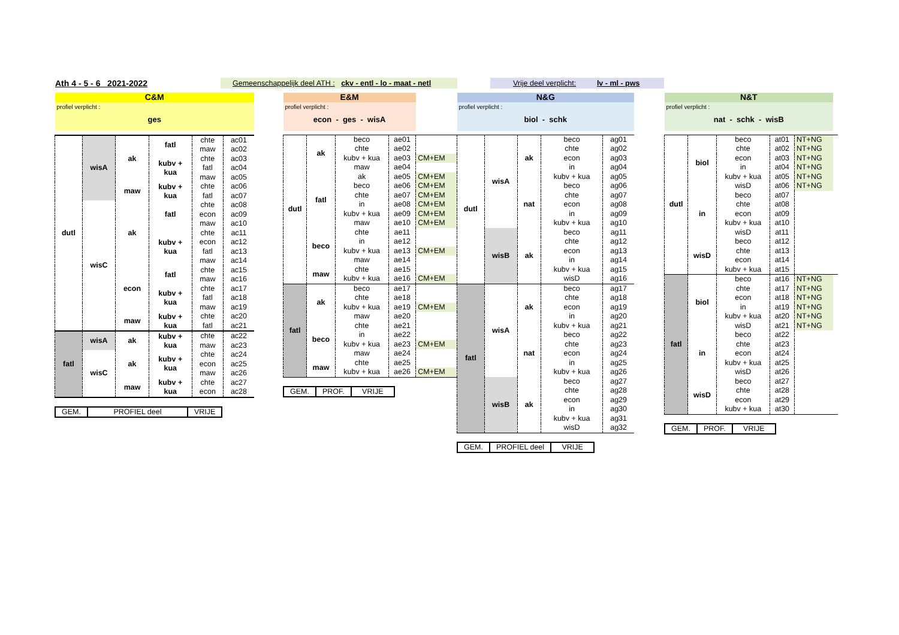Ath 4 - 5 - 6 2021-2022 Gemeenschappelijk deel ATH : ckv - entl - lo - maat - netl Vrije deel verplicht: lv - ml - pws
| C&M | | | | | |
| profiel verplicht : ges | | | | | |
| dutl | wisA | ak | fatl | chte | ac01 |
| | | | | maw | ac02 |
| | | | kubv + kua | chte | ac03 |
| | | | | fatl | ac04 |
| | | | | maw | ac05 |
| | | maw | kubv + kua | chte | ac06 |
| | | | | fatl | ac07 |
| | wisC | ak | fatl | chte | ac08 |
| | | | | econ | ac09 |
| | | | | maw | ac10 |
| | | | kubv + kua | chte | ac11 |
| | | | | econ | ac12 |
| | | | | fatl | ac13 |
| | | | | maw | ac14 |
| | | econ | fatl | chte | ac15 |
| | | | | maw | ac16 |
| | | | kubv + kua | chte | ac17 |
| | | | | fatl | ac18 |
| | | | | maw | ac19 |
| | | maw | kubv + kua | chte | ac20 |
| | | | | fatl | ac21 |
| fatl | wisA | ak | kubv + kua | chte | ac22 |
| | | | | maw | ac23 |
| | wisC | ak | kubv + kua | chte | ac24 |
| | | | | econ | ac25 |
| | | | | maw | ac26 |
| | | maw | kubv + kua | chte | ac27 |
| | | | | econ | ac28 |
| GEM. | PROFIEL deel | VRIJE |
| E&M | | | | |
| profiel verplicht : econ - ges - wisA | | | | |
| dutl | ak | beco | ae01 | |
| | | chte | ae02 | |
| | | kubv + kua | ae03 | CM+EM |
| | | maw | ae04 | |
| | fatl | ak | ae05 | CM+EM |
| | | beco | ae06 | CM+EM |
| | | chte | ae07 | CM+EM |
| | | in | ae08 | CM+EM |
| | | kubv + kua | ae09 | CM+EM |
| | | maw | ae10 | CM+EM |
| | beco | chte | ae11 | |
| | | in | ae12 | |
| | | kubv + kua | ae13 | CM+EM |
| | | maw | ae14 | |
| | maw | chte | ae15 | |
| | | kubv + kua | ae16 | CM+EM |
| fatl | ak | beco | ae17 | |
| | | chte | ae18 | |
| | | kubv + kua | ae19 | CM+EM |
| | | maw | ae20 | |
| | beco | chte | ae21 | |
| | | in | ae22 | |
| | | kubv + kua | ae23 | CM+EM |
| | | maw | ae24 | |
| | maw | chte | ae25 | |
| | | kubv + kua | ae26 | CM+EM |
| GEM. | PROF. | VRIJE |
| N&G | | | | |
| profiel verplicht : biol - schk | | | | |
| dutl | wisA | ak | beco | ag01 |
| | | | chte | ag02 |
| | | | econ | ag03 |
| | | | in | ag04 |
| | | | kubv + kua | ag05 |
| | | nat | beco | ag06 |
| | | | chte | ag07 |
| | | | econ | ag08 |
| | | | in | ag09 |
| | | | kubv + kua | ag10 |
| | wisB | ak | beco | ag11 |
| | | | chte | ag12 |
| | | | econ | ag13 |
| | | | in | ag14 |
| | | | kubv + kua | ag15 |
| | | | wisD | ag16 |
| fatl | wisA | ak | beco | ag17 |
| | | | chte | ag18 |
| | | | econ | ag19 |
| | | | in | ag20 |
| | | | kubv + kua | ag21 |
| | | nat | beco | ag22 |
| | | | chte | ag23 |
| | | | econ | ag24 |
| | | | in | ag25 |
| | | | kubv + kua | ag26 |
| | wisB | ak | beco | ag27 |
| | | | chte | ag28 |
| | | | econ | ag29 |
| | | | in | ag30 |
| | | | kubv + kua | ag31 |
| | | | wisD | ag32 |
| GEM. | PROFIEL deel | VRIJE |
| N&T | | | | | |
| profiel verplicht : nat - schk - wisB | | | | | |
| dutl | biol | beco | at01 | NT+NG | |
| | | chte | at02 | NT+NG | |
| | | econ | at03 | NT+NG | |
| | | in | at04 | NT+NG | |
| | | kubv + kua | at05 | NT+NG | |
| | | wisD | at06 | NT+NG | |
| | in | beco | at07 | | |
| | | chte | at08 | | |
| | | econ | at09 | | |
| | | kubv + kua | at10 | | |
| | | wisD | at11 | | |
| | wisD | beco | at12 | | |
| | | chte | at13 | | |
| | | econ | at14 | | |
| | | kubv + kua | at15 | | |
| fatl | biol | beco | at16 | NT+NG | |
| | | chte | at17 | NT+NG | |
| | | econ | at18 | NT+NG | |
| | | in | at19 | NT+NG | |
| | | kubv + kua | at20 | NT+NG | |
| | | wisD | at21 | NT+NG | |
| | in | beco | at22 | | |
| | | chte | at23 | | |
| | | econ | at24 | | |
| | | kubv + kua | at25 | | |
| | | wisD | at26 | | |
| | wisD | beco | at27 | | |
| | | chte | at28 | | |
| | | econ | at29 | | |
| | | kubv + kua | at30 | | |
| GEM. | PROF. | VRIJE |